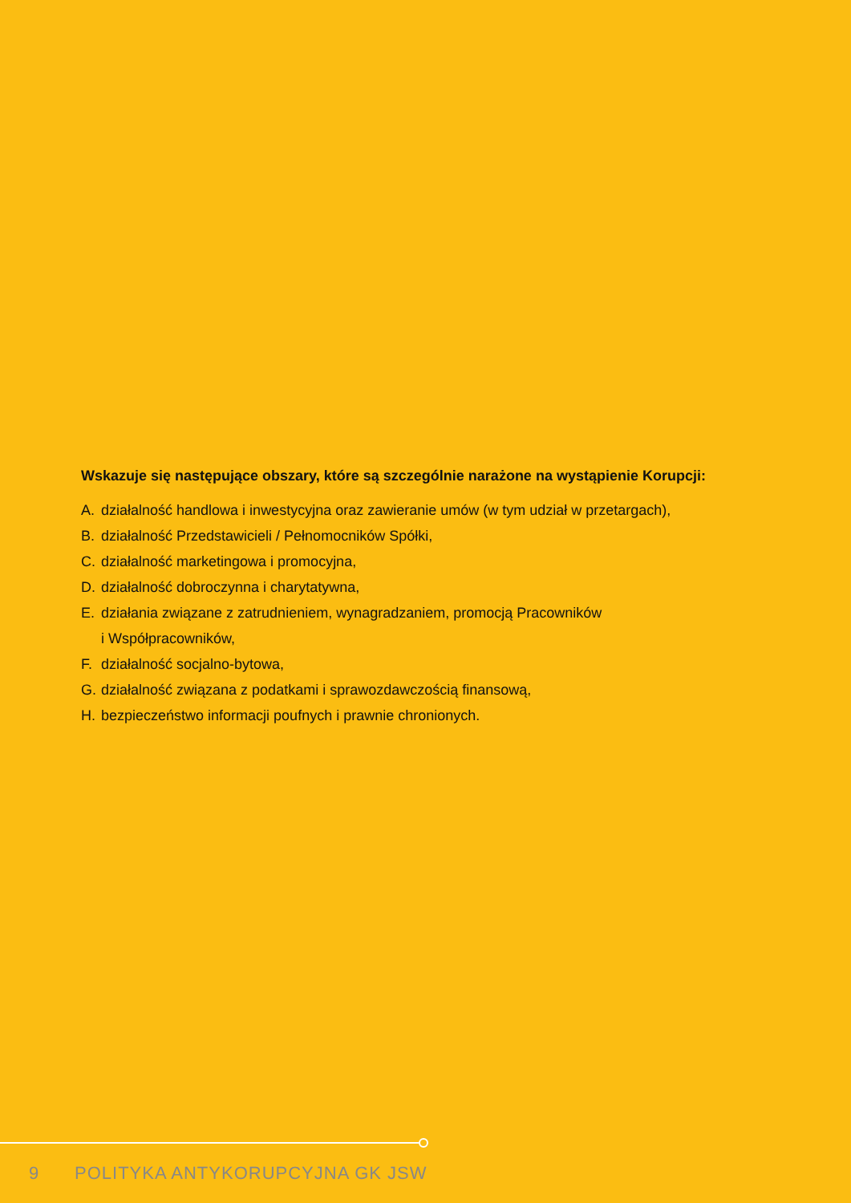Wskazuje się następujące obszary, które są szczególnie narażone na wystąpienie Korupcji:
A. działalność handlowa i inwestycyjna oraz zawieranie umów (w tym udział w przetargach),
B. działalność Przedstawicieli / Pełnomocników Spółki,
C. działalność marketingowa i promocyjna,
D. działalność dobroczynna i charytatywna,
E. działania związane z zatrudnieniem, wynagradzaniem, promocją Pracowników
i Współpracowników,
F. działalność socjalno-bytowa,
G. działalność związana z podatkami i sprawozdawczością finansową,
H. bezpieczeństwo informacji poufnych i prawnie chronionych.
9 POLITYKA ANTYKORUPCYJNA GK JSW